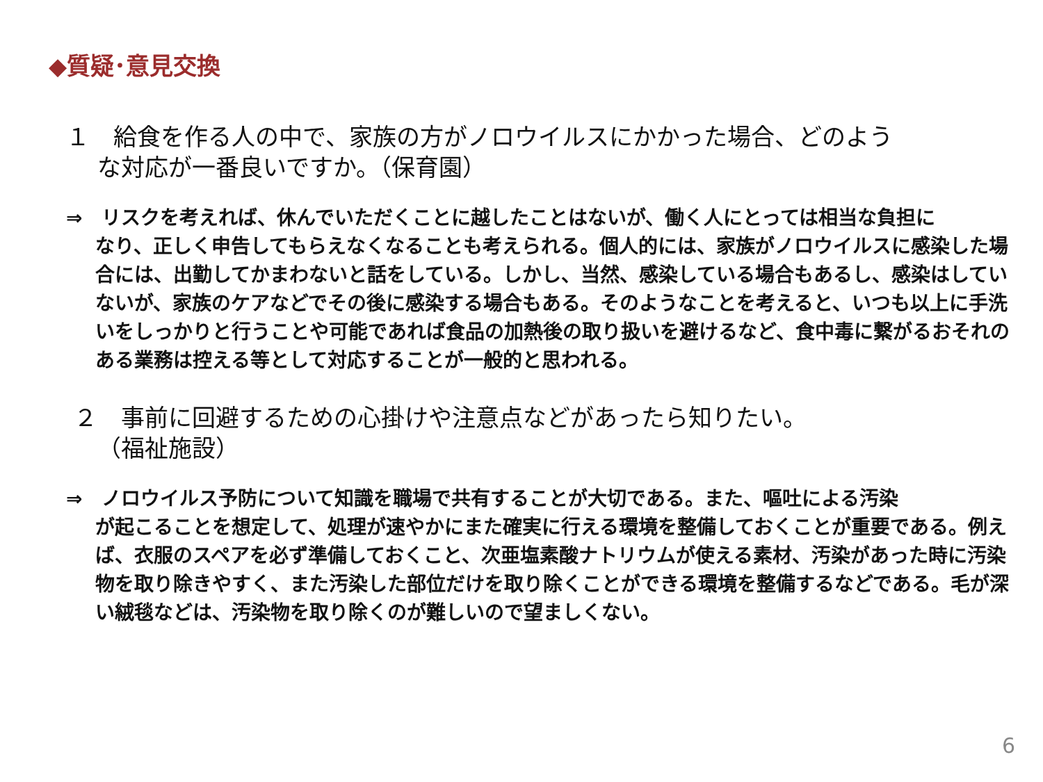◆質疑･意見交換
１　給食を作る人の中で、家族の方がノロウイルスにかかった場合、どのよう
な対応が一番良いですか。（保育園）
⇒　リスクを考えれば、休んでいただくことに越したことはないが、働く人にとっては相当な負担に
なり、正しく申告してもらえなくなることも考えられる。個人的には、家族がノロウイルスに感染した場合には、出勤してかまわないと話をしている。しかし、当然、感染している場合もあるし、感染はしていないが、家族のケアなどでその後に感染する場合もある。そのようなことを考えると、いつも以上に手洗いをしっかりと行うことや可能であれば食品の加熱後の取り扱いを避けるなど、食中毒に繋がるおそれのある業務は控える等として対応することが一般的と思われる。
２　事前に回避するための心掛けや注意点などがあったら知りたい。
（福祉施設）
⇒　ノロウイルス予防について知識を職場で共有することが大切である。また、嘔吐による汚染
が起こることを想定して、処理が速やかにまた確実に行える環境を整備しておくことが重要である。例えば、衣服のスペアを必ず準備しておくこと、次亜塩素酸ナトリウムが使える素材、汚染があった時に汚染物を取り除きやすく、また汚染した部位だけを取り除くことができる環境を整備するなどである。毛が深い絨毯などは、汚染物を取り除くのが難しいので望ましくない。
6